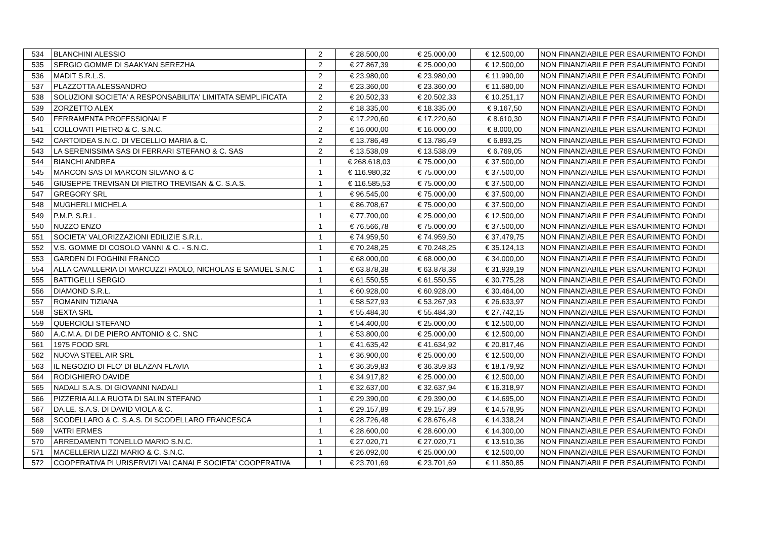| 534 | BLANCHINI ALESSIO | 2 | € 28.500,00 | € 25.000,00 | € 12.500,00 | NON FINANZIABILE PER ESAURIMENTO FONDI |
| 535 | SERGIO GOMME DI SAAKYAN SEREZHA | 2 | € 27.867,39 | € 25.000,00 | € 12.500,00 | NON FINANZIABILE PER ESAURIMENTO FONDI |
| 536 | MADIT S.R.L.S. | 2 | € 23.980,00 | € 23.980,00 | € 11.990,00 | NON FINANZIABILE PER ESAURIMENTO FONDI |
| 537 | PLAZZOTTA ALESSANDRO | 2 | € 23.360,00 | € 23.360,00 | € 11.680,00 | NON FINANZIABILE PER ESAURIMENTO FONDI |
| 538 | SOLUZIONI SOCIETA' A RESPONSABILITA' LIMITATA SEMPLIFICATA | 2 | € 20.502,33 | € 20.502,33 | € 10.251,17 | NON FINANZIABILE PER ESAURIMENTO FONDI |
| 539 | ZORZETTO ALEX | 2 | € 18.335,00 | € 18.335,00 | € 9.167,50 | NON FINANZIABILE PER ESAURIMENTO FONDI |
| 540 | FERRAMENTA PROFESSIONALE | 2 | € 17.220,60 | € 17.220,60 | € 8.610,30 | NON FINANZIABILE PER ESAURIMENTO FONDI |
| 541 | COLLOVATI PIETRO & C. S.N.C. | 2 | € 16.000,00 | € 16.000,00 | € 8.000,00 | NON FINANZIABILE PER ESAURIMENTO FONDI |
| 542 | CARTOIDEA S.N.C. DI VECELLIO MARIA & C. | 2 | € 13.786,49 | € 13.786,49 | € 6.893,25 | NON FINANZIABILE PER ESAURIMENTO FONDI |
| 543 | LA SERENISSIMA SAS DI FERRARI STEFANO & C. SAS | 2 | € 13.538,09 | € 13.538,09 | € 6.769,05 | NON FINANZIABILE PER ESAURIMENTO FONDI |
| 544 | BIANCHI ANDREA | 1 | € 268.618,03 | € 75.000,00 | € 37.500,00 | NON FINANZIABILE PER ESAURIMENTO FONDI |
| 545 | MARCON SAS DI MARCON SILVANO & C | 1 | € 116.980,32 | € 75.000,00 | € 37.500,00 | NON FINANZIABILE PER ESAURIMENTO FONDI |
| 546 | GIUSEPPE TREVISAN DI PIETRO TREVISAN & C. S.A.S. | 1 | € 116.585,53 | € 75.000,00 | € 37.500,00 | NON FINANZIABILE PER ESAURIMENTO FONDI |
| 547 | GREGORY SRL | 1 | € 96.545,00 | € 75.000,00 | € 37.500,00 | NON FINANZIABILE PER ESAURIMENTO FONDI |
| 548 | MUGHERLI MICHELA | 1 | € 86.708,67 | € 75.000,00 | € 37.500,00 | NON FINANZIABILE PER ESAURIMENTO FONDI |
| 549 | P.M.P. S.R.L. | 1 | € 77.700,00 | € 25.000,00 | € 12.500,00 | NON FINANZIABILE PER ESAURIMENTO FONDI |
| 550 | NUZZO ENZO | 1 | € 76.566,78 | € 75.000,00 | € 37.500,00 | NON FINANZIABILE PER ESAURIMENTO FONDI |
| 551 | SOCIETA' VALORIZZAZIONI EDILIZIE S.R.L. | 1 | € 74.959,50 | € 74.959,50 | € 37.479,75 | NON FINANZIABILE PER ESAURIMENTO FONDI |
| 552 | V.S. GOMME DI COSOLO VANNI & C. - S.N.C. | 1 | € 70.248,25 | € 70.248,25 | € 35.124,13 | NON FINANZIABILE PER ESAURIMENTO FONDI |
| 553 | GARDEN DI FOGHINI FRANCO | 1 | € 68.000,00 | € 68.000,00 | € 34.000,00 | NON FINANZIABILE PER ESAURIMENTO FONDI |
| 554 | ALLA CAVALLERIA DI MARCUZZI PAOLO, NICHOLAS E SAMUEL S.N.C | 1 | € 63.878,38 | € 63.878,38 | € 31.939,19 | NON FINANZIABILE PER ESAURIMENTO FONDI |
| 555 | BATTIGELLI SERGIO | 1 | € 61.550,55 | € 61.550,55 | € 30.775,28 | NON FINANZIABILE PER ESAURIMENTO FONDI |
| 556 | DIAMOND S.R.L. | 1 | € 60.928,00 | € 60.928,00 | € 30.464,00 | NON FINANZIABILE PER ESAURIMENTO FONDI |
| 557 | ROMANIN TIZIANA | 1 | € 58.527,93 | € 53.267,93 | € 26.633,97 | NON FINANZIABILE PER ESAURIMENTO FONDI |
| 558 | SEXTA SRL | 1 | € 55.484,30 | € 55.484,30 | € 27.742,15 | NON FINANZIABILE PER ESAURIMENTO FONDI |
| 559 | QUERCIOLI STEFANO | 1 | € 54.400,00 | € 25.000,00 | € 12.500,00 | NON FINANZIABILE PER ESAURIMENTO FONDI |
| 560 | A.C.M.A. DI DE PIERO ANTONIO & C. SNC | 1 | € 53.800,00 | € 25.000,00 | € 12.500,00 | NON FINANZIABILE PER ESAURIMENTO FONDI |
| 561 | 1975 FOOD SRL | 1 | € 41.635,42 | € 41.634,92 | € 20.817,46 | NON FINANZIABILE PER ESAURIMENTO FONDI |
| 562 | NUOVA STEEL AIR SRL | 1 | € 36.900,00 | € 25.000,00 | € 12.500,00 | NON FINANZIABILE PER ESAURIMENTO FONDI |
| 563 | IL NEGOZIO DI FLO' DI BLAZAN FLAVIA | 1 | € 36.359,83 | € 36.359,83 | € 18.179,92 | NON FINANZIABILE PER ESAURIMENTO FONDI |
| 564 | RODIGHIERO DAVIDE | 1 | € 34.917,82 | € 25.000,00 | € 12.500,00 | NON FINANZIABILE PER ESAURIMENTO FONDI |
| 565 | NADALI S.A.S. DI GIOVANNI NADALI | 1 | € 32.637,00 | € 32.637,94 | € 16.318,97 | NON FINANZIABILE PER ESAURIMENTO FONDI |
| 566 | PIZZERIA ALLA RUOTA DI SALIN STEFANO | 1 | € 29.390,00 | € 29.390,00 | € 14.695,00 | NON FINANZIABILE PER ESAURIMENTO FONDI |
| 567 | DA.LE. S.A.S. DI DAVID VIOLA & C. | 1 | € 29.157,89 | € 29.157,89 | € 14.578,95 | NON FINANZIABILE PER ESAURIMENTO FONDI |
| 568 | SCODELLARO & C. S.A.S. DI SCODELLARO FRANCESCA | 1 | € 28.726,48 | € 28.676,48 | € 14.338,24 | NON FINANZIABILE PER ESAURIMENTO FONDI |
| 569 | VATRI ERMES | 1 | € 28.600,00 | € 28.600,00 | € 14.300,00 | NON FINANZIABILE PER ESAURIMENTO FONDI |
| 570 | ARREDAMENTI TONELLO MARIO S.N.C. | 1 | € 27.020,71 | € 27.020,71 | € 13.510,36 | NON FINANZIABILE PER ESAURIMENTO FONDI |
| 571 | MACELLERIA LIZZI MARIO & C. S.N.C. | 1 | € 26.092,00 | € 25.000,00 | € 12.500,00 | NON FINANZIABILE PER ESAURIMENTO FONDI |
| 572 | COOPERATIVA PLURISERVIZI VALCANALE SOCIETA' COOPERATIVA | 1 | € 23.701,69 | € 23.701,69 | € 11.850,85 | NON FINANZIABILE PER ESAURIMENTO FONDI |